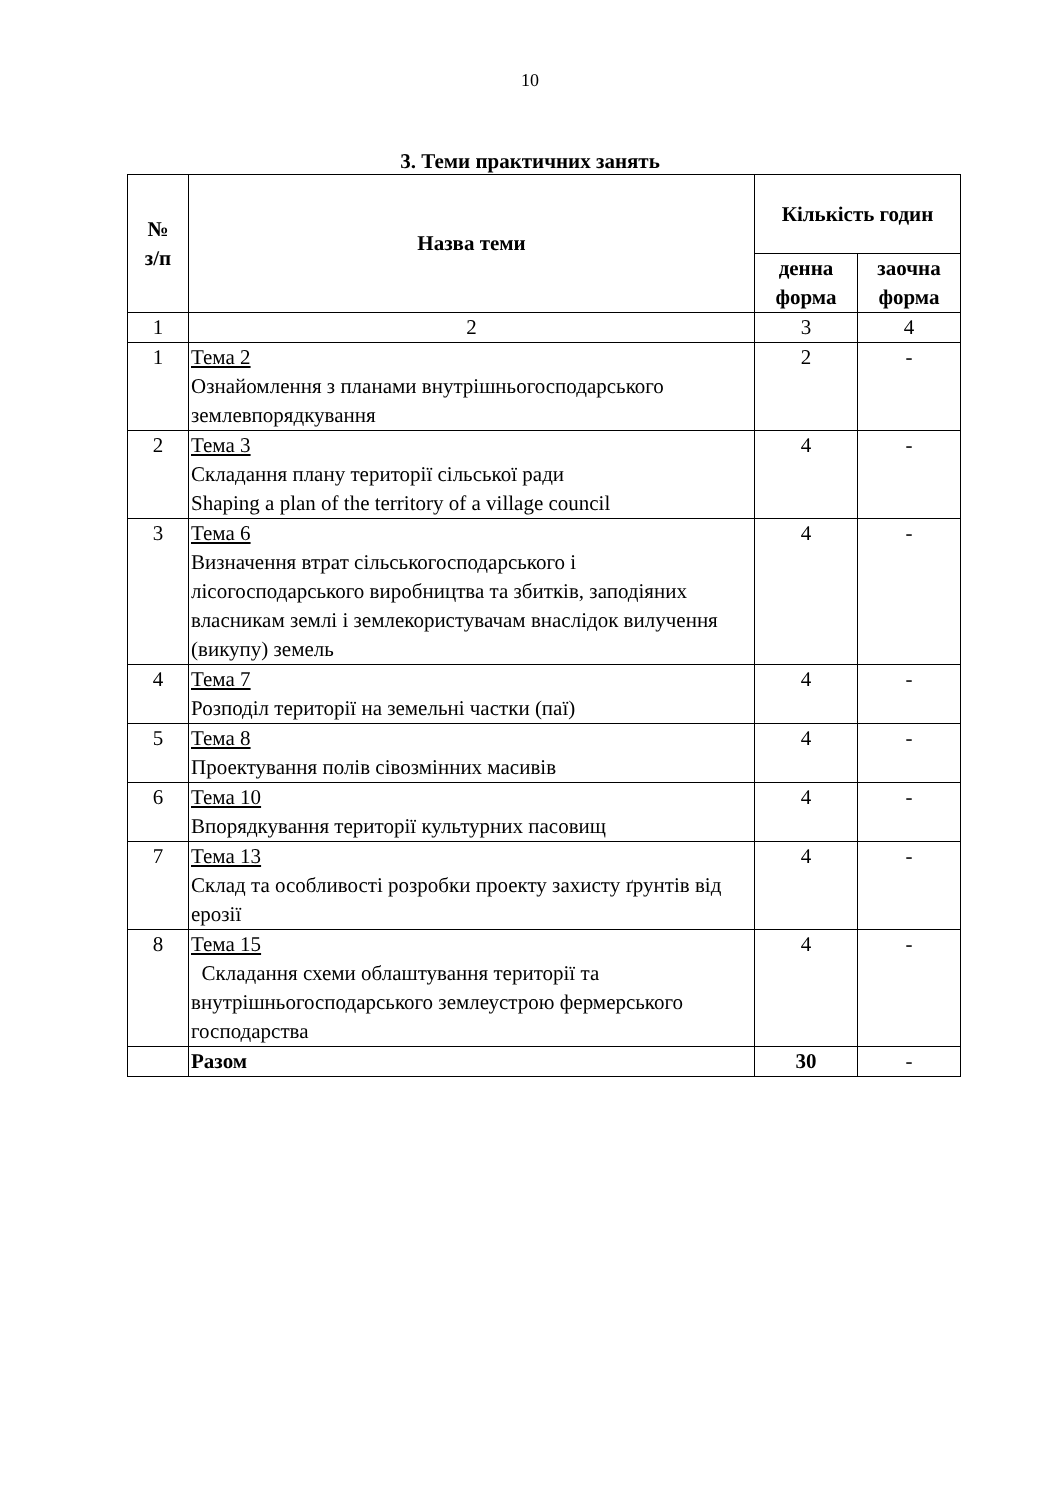10
3. Теми практичних занять
| № з/п | Назва теми | Кількість годин | |
| --- | --- | --- | --- |
| | | денна форма | заочна форма |
| 1 | 2 | 3 | 4 |
| 1 | Тема 2 Ознайомлення з планами внутрішньогосподарського землевпорядкування | 2 | - |
| 2 | Тема 3 Складання плану території сільської ради Shaping a plan of the territory of a village council | 4 | - |
| 3 | Тема 6 Визначення втрат сільськогосподарського і лісогосподарського виробництва та збитків, заподіяних власникам землі і землекористувачам внаслідок вилучення (викупу) земель | 4 | - |
| 4 | Тема 7 Розподіл території на земельні частки (паї) | 4 | - |
| 5 | Тема 8 Проектування полів сівозмінних масивів | 4 | - |
| 6 | Тема 10 Впорядкування території культурних пасовищ | 4 | - |
| 7 | Тема 13 Склад та особливості розробки проекту захисту ґрунтів від ерозії | 4 | - |
| 8 | Тема 15 Складання схеми облаштування території та внутрішньогосподарського землеустрою фермерського господарства | 4 | - |
| | Разом | 30 | - |